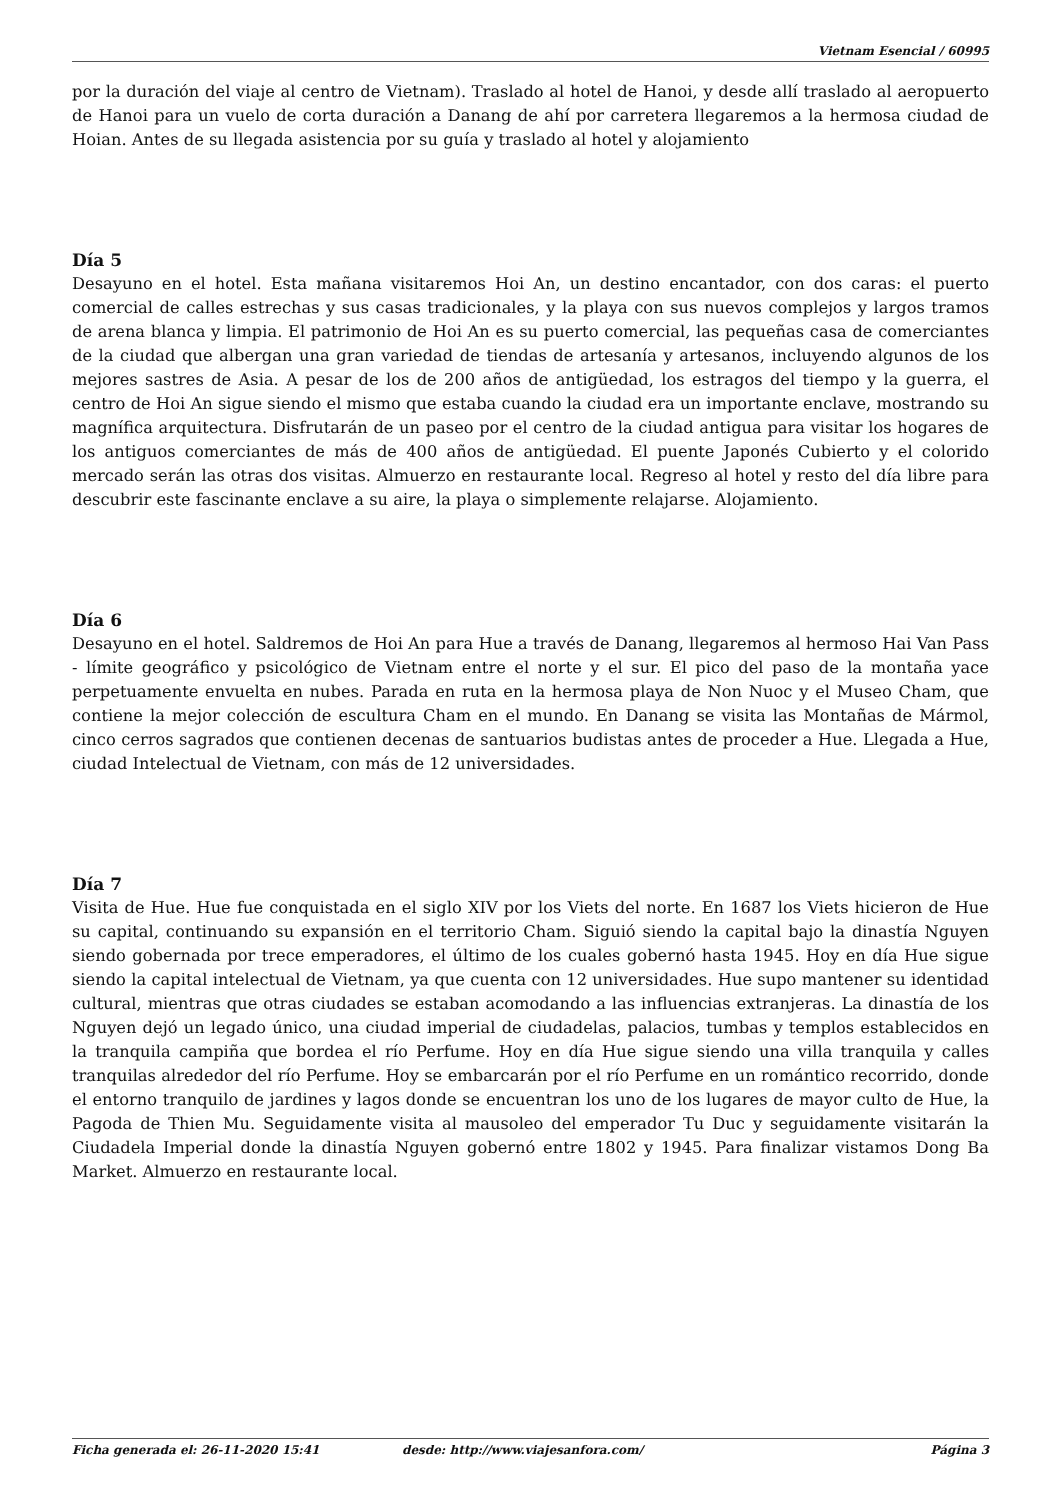Vietnam Esencial / 60995
por la duración del viaje al centro de Vietnam). Traslado al hotel de Hanoi, y desde allí traslado al aeropuerto de Hanoi para un vuelo de corta duración a Danang de ahí por carretera llegaremos a la hermosa ciudad de Hoian. Antes de su llegada asistencia por su guía y traslado al hotel y alojamiento
Día 5
Desayuno en el hotel. Esta mañana visitaremos Hoi An, un destino encantador, con dos caras: el puerto comercial de calles estrechas y sus casas tradicionales, y la playa con sus nuevos complejos y largos tramos de arena blanca y limpia. El patrimonio de Hoi An es su puerto comercial, las pequeñas casa de comerciantes de la ciudad que albergan una gran variedad de tiendas de artesanía y artesanos, incluyendo algunos de los mejores sastres de Asia. A pesar de los de 200 años de antigüedad, los estragos del tiempo y la guerra, el centro de Hoi An sigue siendo el mismo que estaba cuando la ciudad era un importante enclave, mostrando su magnífica arquitectura. Disfrutarán de un paseo por el centro de la ciudad antigua para visitar los hogares de los antiguos comerciantes de más de 400 años de antigüedad. El puente Japonés Cubierto y el colorido mercado serán las otras dos visitas. Almuerzo en restaurante local. Regreso al hotel y resto del día libre para descubrir este fascinante enclave a su aire, la playa o simplemente relajarse. Alojamiento.
Día 6
Desayuno en el hotel. Saldremos de Hoi An para Hue a través de Danang, llegaremos al hermoso Hai Van Pass - límite geográfico y psicológico de Vietnam entre el norte y el sur. El pico del paso de la montaña yace perpetuamente envuelta en nubes. Parada en ruta en la hermosa playa de Non Nuoc y el Museo Cham, que contiene la mejor colección de escultura Cham en el mundo. En Danang se visita las Montañas de Mármol, cinco cerros sagrados que contienen decenas de santuarios budistas antes de proceder a Hue. Llegada a Hue, ciudad Intelectual de Vietnam, con más de 12 universidades.
Día 7
Visita de Hue. Hue fue conquistada en el siglo XIV por los Viets del norte. En 1687 los Viets hicieron de Hue su capital, continuando su expansión en el territorio Cham. Siguió siendo la capital bajo la dinastía Nguyen siendo gobernada por trece emperadores, el último de los cuales gobernó hasta 1945. Hoy en día Hue sigue siendo la capital intelectual de Vietnam, ya que cuenta con 12 universidades. Hue supo mantener su identidad cultural, mientras que otras ciudades se estaban acomodando a las influencias extranjeras. La dinastía de los Nguyen dejó un legado único, una ciudad imperial de ciudadelas, palacios, tumbas y templos establecidos en la tranquila campiña que bordea el río Perfume. Hoy en día Hue sigue siendo una villa tranquila y calles tranquilas alrededor del río Perfume. Hoy se embarcarán por el río Perfume en un romántico recorrido, donde el entorno tranquilo de jardines y lagos donde se encuentran los uno de los lugares de mayor culto de Hue, la Pagoda de Thien Mu. Seguidamente visita al mausoleo del emperador Tu Duc y seguidamente visitarán la Ciudadela Imperial donde la dinastía Nguyen gobernó entre 1802 y 1945. Para finalizar vistamos Dong Ba Market. Almuerzo en restaurante local.
Ficha generada el: 26-11-2020 15:41 desde: http://www.viajesanfora.com/ Página 3